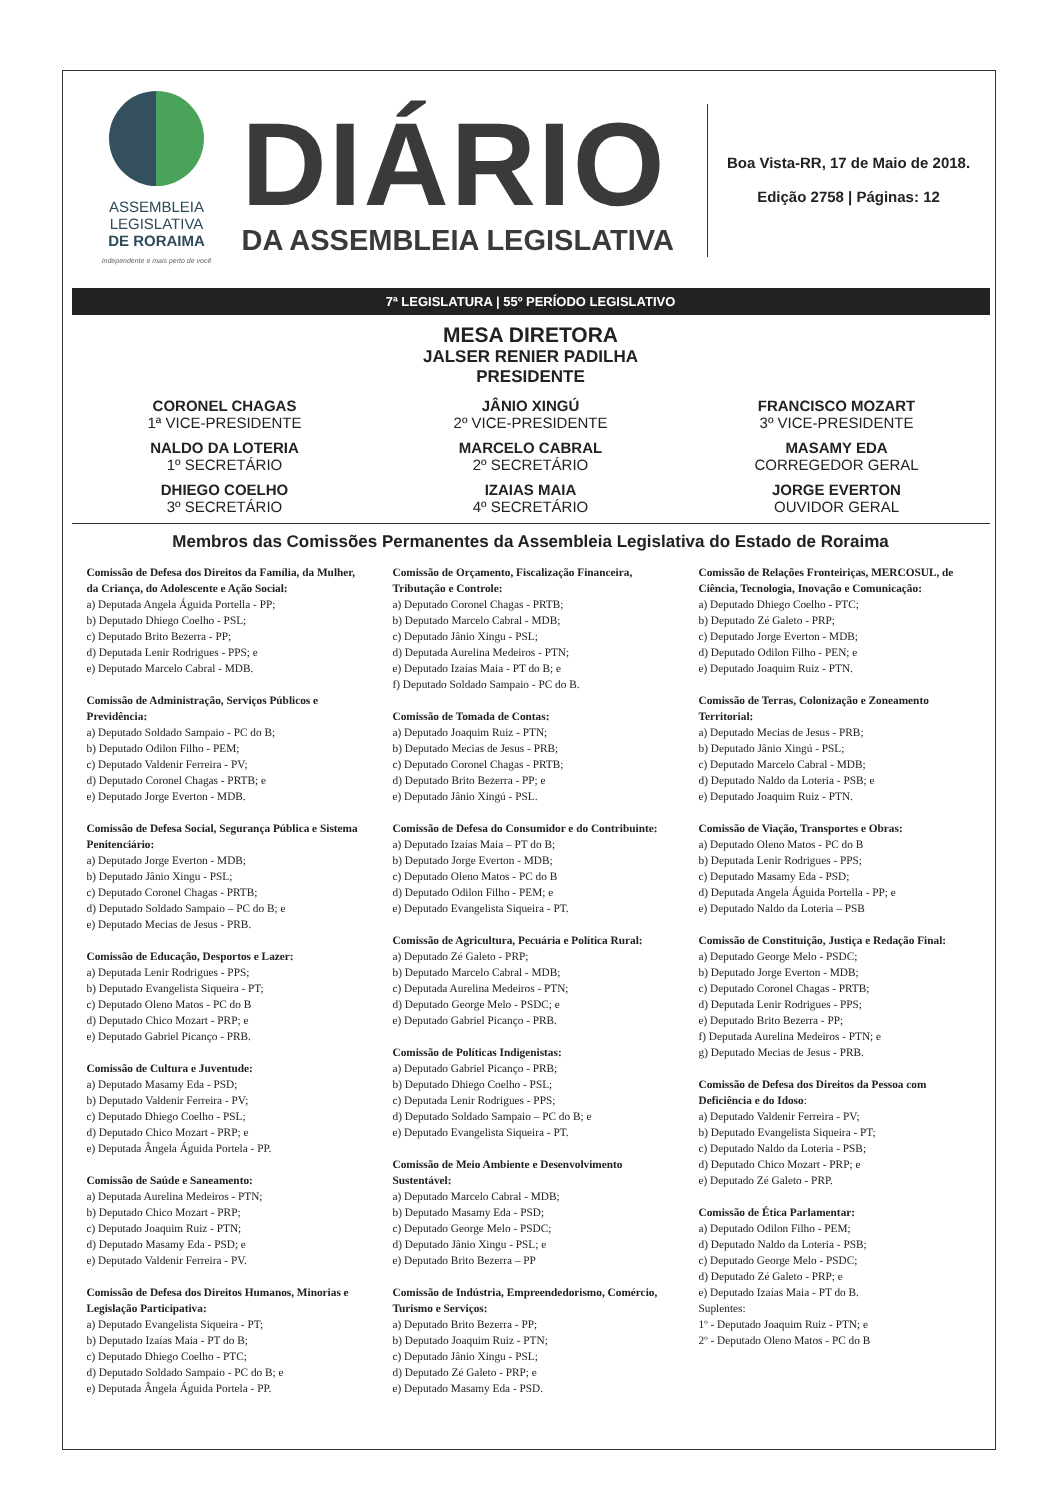ASSEMBLEIA
LEGISLATIVA
DE RORAIMA
Independente e mais perto de você
DIÁRIO
DA ASSEMBLEIA LEGISLATIVA
Boa Vista-RR, 17 de Maio de 2018.
Edição 2758 | Páginas: 12
7ª LEGISLATURA | 55º PERÍODO LEGISLATIVO
MESA DIRETORA
JALSER RENIER PADILHA
PRESIDENTE
CORONEL CHAGAS
1ª VICE-PRESIDENTE
JÂNIO XINGÚ
2º VICE-PRESIDENTE
FRANCISCO MOZART
3º VICE-PRESIDENTE
NALDO DA LOTERIA
1º SECRETÁRIO
MARCELO CABRAL
2º SECRETÁRIO
MASAMY EDA
CORREGEDOR GERAL
DHIEGO COELHO
3º SECRETÁRIO
IZAIAS MAIA
4º SECRETÁRIO
JORGE EVERTON
OUVIDOR GERAL
Membros das Comissões Permanentes da Assembleia Legislativa do Estado de Roraima
Comissão de Defesa dos Direitos da Família, da Mulher, da Criança, do Adolescente e Ação Social:
a) Deputada Angela Águida Portella - PP;
b) Deputado Dhiego Coelho - PSL;
c) Deputado Brito Bezerra - PP;
d) Deputada Lenir Rodrigues - PPS; e
e) Deputado Marcelo Cabral - MDB.
Comissão de Administração, Serviços Públicos e Previdência:
a) Deputado Soldado Sampaio - PC do B;
b) Deputado Odilon Filho - PEM;
c) Deputado Valdenir Ferreira - PV;
d) Deputado Coronel Chagas - PRTB; e
e) Deputado Jorge Everton - MDB.
Comissão de Defesa Social, Segurança Pública e Sistema Penitenciário:
a) Deputado Jorge Everton - MDB;
b) Deputado Jânio Xingu - PSL;
c) Deputado Coronel Chagas - PRTB;
d) Deputado Soldado Sampaio – PC do B; e
e) Deputado Mecias de Jesus - PRB.
Comissão de Educação, Desportos e Lazer:
a) Deputada Lenir Rodrigues - PPS;
b) Deputado Evangelista Siqueira - PT;
c) Deputado Oleno Matos - PC do B
d) Deputado Chico Mozart - PRP; e
e) Deputado Gabriel Picanço - PRB.
Comissão de Cultura e Juventude:
a) Deputado Masamy Eda - PSD;
b) Deputado Valdenir Ferreira - PV;
c) Deputado Dhiego Coelho - PSL;
d) Deputado Chico Mozart - PRP; e
e) Deputada Ângela Águida Portela - PP.
Comissão de Saúde e Saneamento:
a) Deputada Aurelina Medeiros - PTN;
b) Deputado Chico Mozart - PRP;
c) Deputado Joaquim Ruiz - PTN;
d) Deputado Masamy Eda - PSD; e
e) Deputado Valdenir Ferreira - PV.
Comissão de Defesa dos Direitos Humanos, Minorias e Legislação Participativa:
a) Deputado Evangelista Siqueira - PT;
b) Deputado Izaías Maia - PT do B;
c) Deputado Dhiego Coelho - PTC;
d) Deputado Soldado Sampaio - PC do B; e
e) Deputada Ângela Águida Portela - PP.
Comissão de Orçamento, Fiscalização Financeira, Tributação e Controle:
a) Deputado Coronel Chagas - PRTB;
b) Deputado Marcelo Cabral - MDB;
c) Deputado Jânio Xingu - PSL;
d) Deputada Aurelina Medeiros - PTN;
e) Deputado Izaías Maia - PT do B; e
f) Deputado Soldado Sampaio - PC do B.
Comissão de Tomada de Contas:
a) Deputado Joaquim Ruiz - PTN;
b) Deputado Mecias de Jesus - PRB;
c) Deputado Coronel Chagas - PRTB;
d) Deputado Brito Bezerra - PP; e
e) Deputado Jânio Xingú - PSL.
Comissão de Defesa do Consumidor e do Contribuinte:
a) Deputado Izaías Maia – PT do B;
b) Deputado Jorge Everton - MDB;
c) Deputado Oleno Matos - PC do B
d) Deputado Odilon Filho - PEM; e
e) Deputado Evangelista Siqueira - PT.
Comissão de Agricultura, Pecuária e Política Rural:
a) Deputado Zé Galeto - PRP;
b) Deputado Marcelo Cabral - MDB;
c) Deputada Aurelina Medeiros - PTN;
d) Deputado George Melo - PSDC; e
e) Deputado Gabriel Picanço - PRB.
Comissão de Políticas Indigenistas:
a) Deputado Gabriel Picanço - PRB;
b) Deputado Dhiego Coelho - PSL;
c) Deputada Lenir Rodrigues - PPS;
d) Deputado Soldado Sampaio – PC do B; e
e) Deputado Evangelista Siqueira - PT.
Comissão de Meio Ambiente e Desenvolvimento Sustentável:
a) Deputado Marcelo Cabral - MDB;
b) Deputado Masamy Eda - PSD;
c) Deputado George Melo - PSDC;
d) Deputado Jânio Xingu - PSL; e
e) Deputado Brito Bezerra – PP
Comissão de Indústria, Empreendedorismo, Comércio, Turismo e Serviços:
a) Deputado Brito Bezerra - PP;
b) Deputado Joaquim Ruiz - PTN;
c) Deputado Jânio Xingu - PSL;
d) Deputado Zé Galeto - PRP; e
e) Deputado Masamy Eda - PSD.
Comissão de Relações Fronteiriças, MERCOSUL, de Ciência, Tecnologia, Inovação e Comunicação:
a) Deputado Dhiego Coelho - PTC;
b) Deputado Zé Galeto - PRP;
c) Deputado Jorge Everton - MDB;
d) Deputado Odilon Filho - PEN; e
e) Deputado Joaquim Ruiz - PTN.
Comissão de Terras, Colonização e Zoneamento Territorial:
a) Deputado Mecias de Jesus - PRB;
b) Deputado Jânio Xingú - PSL;
c) Deputado Marcelo Cabral - MDB;
d) Deputado Naldo da Loteria - PSB; e
e) Deputado Joaquim Ruiz - PTN.
Comissão de Viação, Transportes e Obras:
a) Deputado Oleno Matos - PC do B
b) Deputada Lenir Rodrigues - PPS;
c) Deputado Masamy Eda - PSD;
d) Deputada Angela Águida Portella - PP; e
e) Deputado Naldo da Loteria – PSB
Comissão de Constituição, Justiça e Redação Final:
a) Deputado George Melo - PSDC;
b) Deputado Jorge Everton - MDB;
c) Deputado Coronel Chagas - PRTB;
d) Deputada Lenir Rodrigues - PPS;
e) Deputado Brito Bezerra - PP;
f) Deputada Aurelina Medeiros - PTN; e
g) Deputado Mecias de Jesus - PRB.
Comissão de Defesa dos Direitos da Pessoa com Deficiência e do Idoso:
a) Deputado Valdenir Ferreira - PV;
b) Deputado Evangelista Siqueira - PT;
c) Deputado Naldo da Loteria - PSB;
d) Deputado Chico Mozart - PRP; e
e) Deputado Zé Galeto - PRP.
Comissão de Ética Parlamentar:
a) Deputado Odilon Filho - PEM;
d) Deputado Naldo da Loteria - PSB;
c) Deputado George Melo - PSDC;
d) Deputado Zé Galeto - PRP; e
e) Deputado Izaías Maia - PT do B.
Suplentes:
1º - Deputado Joaquim Ruiz - PTN; e
2º - Deputado Oleno Matos - PC do B